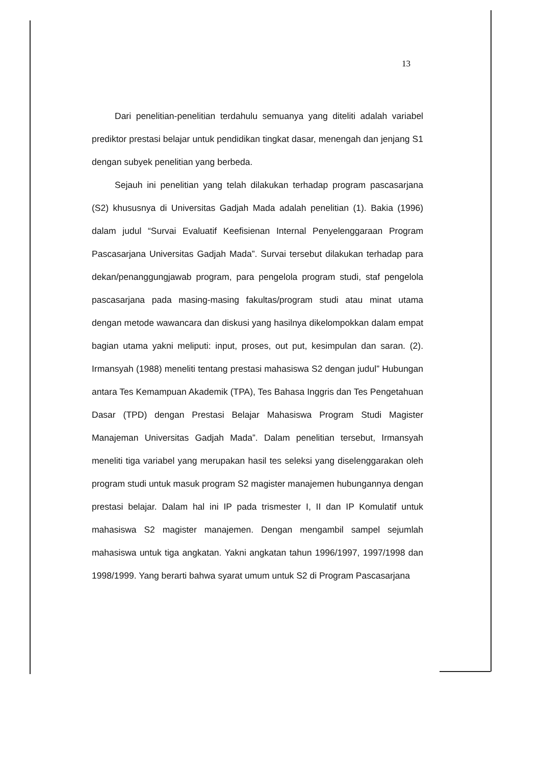13
Dari penelitian-penelitian terdahulu semuanya yang diteliti adalah variabel prediktor prestasi belajar untuk pendidikan tingkat dasar, menengah dan jenjang S1 dengan subyek penelitian yang berbeda.
Sejauh ini penelitian yang telah dilakukan terhadap program pascasarjana (S2) khususnya di Universitas Gadjah Mada adalah penelitian (1). Bakia (1996) dalam judul “Survai Evaluatif Keefisienan Internal Penyelenggaraan Program Pascasarjana Universitas Gadjah Mada”. Survai tersebut dilakukan terhadap para dekan/penanggungjawab program, para pengelola program studi, staf pengelola pascasarjana pada masing-masing fakultas/program studi atau minat utama dengan metode wawancara dan diskusi yang hasilnya dikelompokkan dalam empat bagian utama yakni meliputi: input, proses, out put, kesimpulan dan saran. (2). Irmansyah (1988) meneliti tentang prestasi mahasiswa S2 dengan judul” Hubungan antara Tes Kemampuan Akademik (TPA), Tes Bahasa Inggris dan Tes Pengetahuan Dasar (TPD) dengan Prestasi Belajar Mahasiswa Program Studi Magister Manajeman Universitas Gadjah Mada”. Dalam penelitian tersebut, Irmansyah meneliti tiga variabel yang merupakan hasil tes seleksi yang diselenggarakan oleh program studi untuk masuk program S2 magister manajemen hubungannya dengan prestasi belajar. Dalam hal ini IP pada trismester I, II dan IP Komulatif untuk mahasiswa S2 magister manajemen. Dengan mengambil sampel sejumlah mahasiswa untuk tiga angkatan. Yakni angkatan tahun 1996/1997, 1997/1998 dan 1998/1999. Yang berarti bahwa syarat umum untuk S2 di Program Pascasarjana